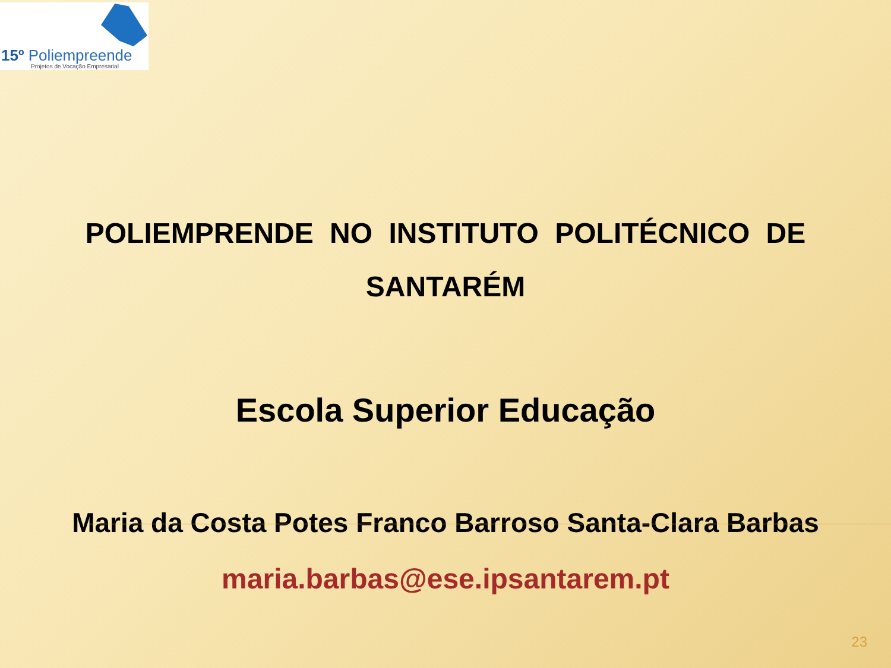15º Poliempreende
Projetos de Vocação Empresarial
POLIEMPRENDE NO INSTITUTO POLITÉCNICO DE SANTARÉM
Escola Superior Educação
Maria da Costa Potes Franco Barroso Santa-Clara Barbas
maria.barbas@ese.ipsantarem.pt
23